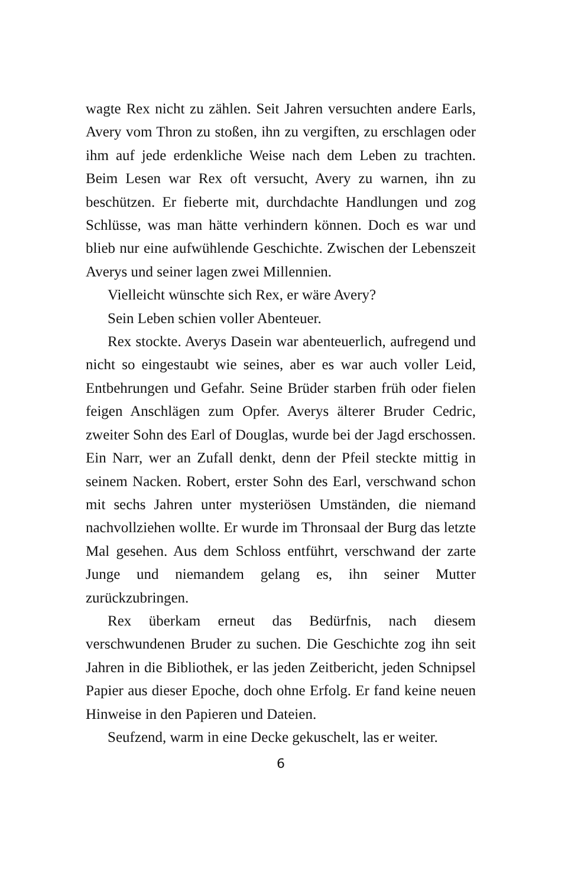wagte Rex nicht zu zählen. Seit Jahren versuchten andere Earls, Avery vom Thron zu stoßen, ihn zu vergiften, zu erschlagen oder ihm auf jede erdenkliche Weise nach dem Leben zu trachten. Beim Lesen war Rex oft versucht, Avery zu warnen, ihn zu beschützen. Er fieberte mit, durchdachte Handlungen und zog Schlüsse, was man hätte verhindern können. Doch es war und blieb nur eine aufwühlende Geschichte. Zwischen der Lebenszeit Averys und seiner lagen zwei Millennien.
Vielleicht wünschte sich Rex, er wäre Avery?
Sein Leben schien voller Abenteuer.
Rex stockte. Averys Dasein war abenteuerlich, aufregend und nicht so eingestaubt wie seines, aber es war auch voller Leid, Entbehrungen und Gefahr. Seine Brüder starben früh oder fielen feigen Anschlägen zum Opfer. Averys älterer Bruder Cedric, zweiter Sohn des Earl of Douglas, wurde bei der Jagd erschossen. Ein Narr, wer an Zufall denkt, denn der Pfeil steckte mittig in seinem Nacken. Robert, erster Sohn des Earl, verschwand schon mit sechs Jahren unter mysteriösen Umständen, die niemand nachvollziehen wollte. Er wurde im Thronsaal der Burg das letzte Mal gesehen. Aus dem Schloss entführt, verschwand der zarte Junge und niemandem gelang es, ihn seiner Mutter zurückzubringen.
Rex überkam erneut das Bedürfnis, nach diesem verschwundenen Bruder zu suchen. Die Geschichte zog ihn seit Jahren in die Bibliothek, er las jeden Zeitbericht, jeden Schnipsel Papier aus dieser Epoche, doch ohne Erfolg. Er fand keine neuen Hinweise in den Papieren und Dateien.
Seufzend, warm in eine Decke gekuschelt, las er weiter.
6